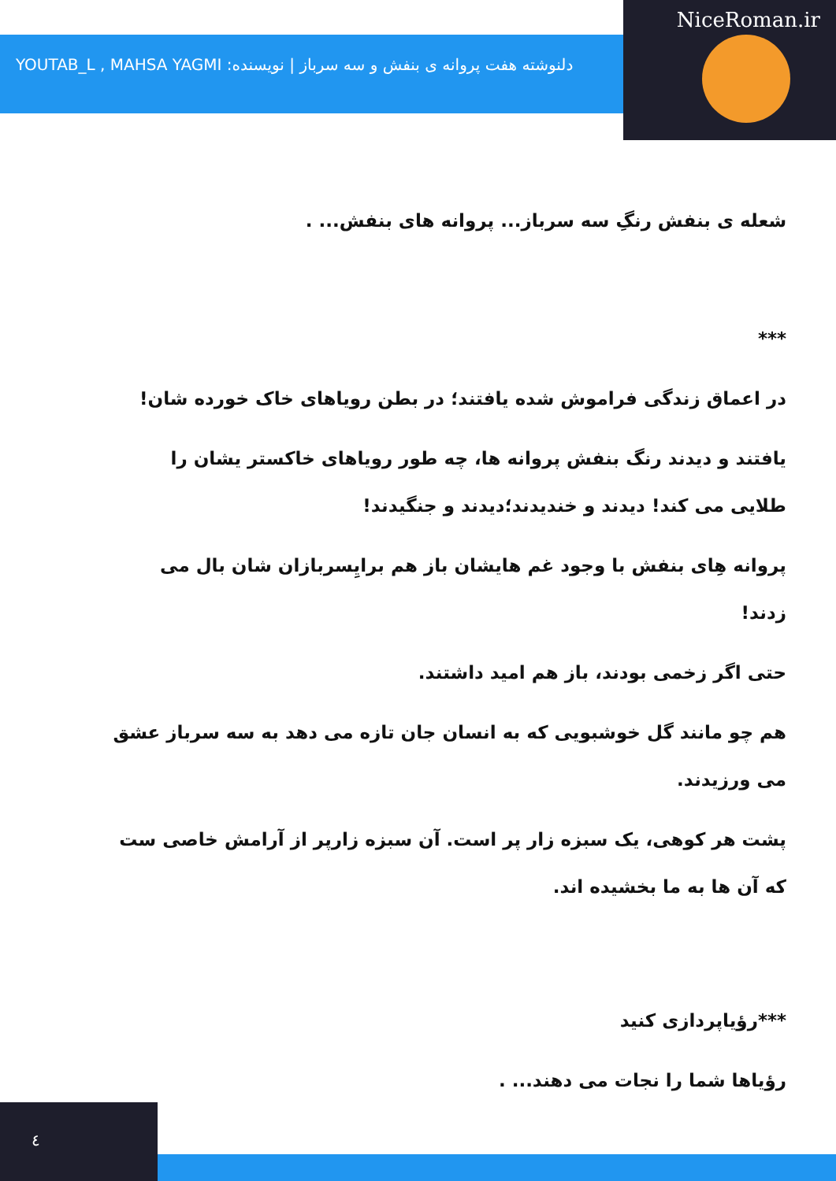دلنوشته هفت پروانه ی بنفش و سه سرباز | نویسنده: YOUTAB_L , MAHSA YAGMI
NiceRoman.ir
شعله ی بنفش رنگِ سه سرباز... پروانه های بنفش... .
***
در اعماق زندگی فراموش شده یافتند؛ در بطن رویاهای خاک خورده شان!
یافتند و دیدند رنگ بنفش پروانه ها، چه طور رویاهای خاکستر یشان را طلایی می کند! دیدند و خندیدند؛دیدند و جنگیدند!
پروانه هِای بنفش با وجود غم هایشان باز هم برایِسربازان شان بال می زدند!
حتی اگر زخمی بودند، باز هم امید داشتند.
هم چو مانند گل خوشبویی که به انسان جان تازه می دهد به سه سرباز عشق می ورزیدند.
پشت هر کوهی، یک سبزه زار پر است. آن سبزه زارپر از آرامش خاصی ست که آن ها به ما بخشیده اند.
***رؤیاپردازی کنید
رؤیاها شما را نجات می دهند... .
٤